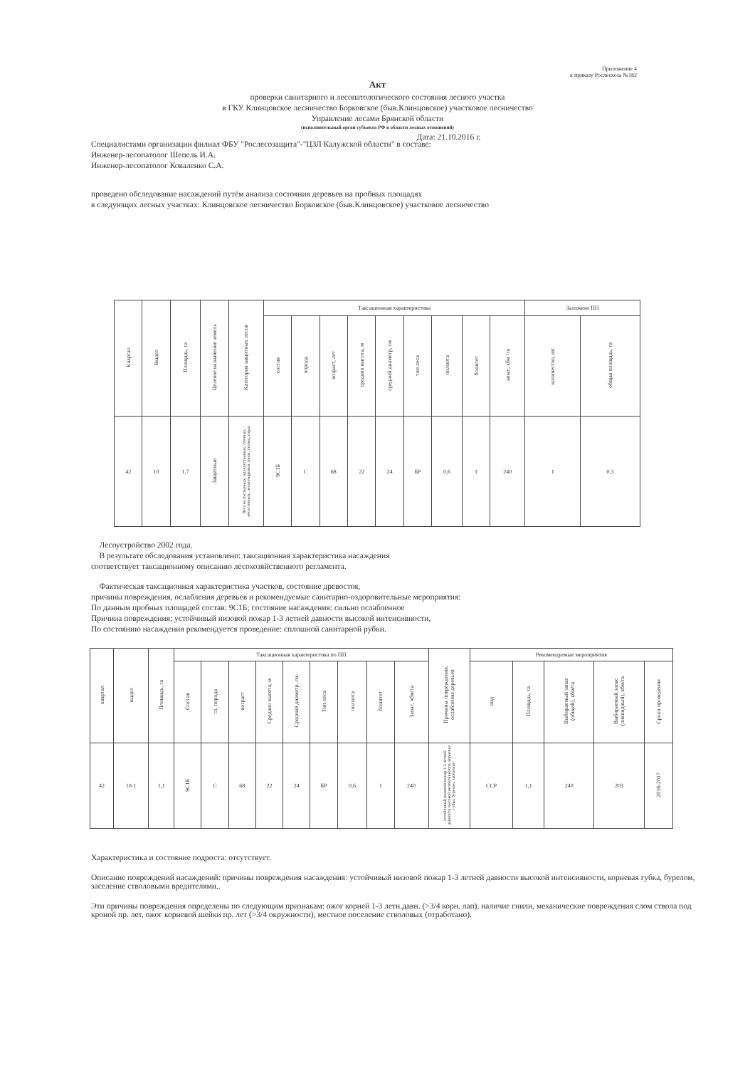Приложение 4
к приказу Рослесхоза №182
Акт
проверки санитарного и лесопатологического состояния лесного участка
в ГКУ Клинцовское лесничество Борковское (быв.Клинцовское) участковое лесничество
Управление лесами Брянской области
(исполнительный орган субъекта РФ в области лесных отношений)
Дата: 21.10.2016 г.
Специалистами организации филиал ФБУ "Рослесозащита"-"ЦЗЛ Калужской области" в составе:
Инженер-лесопатолог Шепель И.А.
Инженер-лесопатолог Коваленко С.А.
проведено обследование насаждений путём анализа состояния деревьев на пробных площадях
в следующих лесных участках: Клинцовское лесничество Борковское (быв.Клинцовское) участковое лесничество
| Квартал | Выдел | Площадь, га | Целевое назначение земель | Категория защитных лесов | Таксационная характеристика | | | | | | | | | Заложено ПП | |
| --- | --- | --- | --- | --- | --- | --- | --- | --- | --- | --- | --- | --- | --- | --- | --- |
| | | | | | состав | порода | возраст, лет | средняя высота, м | средний диаметр, см | тип леса | полнота | бонитет | запас, кбм /га | количество, шт. | общая площадь, га |
| 42 | 10 | 1,7 | Защитные | Леса на пустынных, полупустынных, степных, лесостепных, лесотундровых зонах, степях, горах | 9С1Б | С | 68 | 22 | 24 | БР | 0,6 | 1 | 240 | 1 | 0,3 |
Лесоустройство 2002 года.
В результате обследования установлено: таксационная характеристика насаждения
соответствует таксационному описанию лесохозяйственного регламента.
Фактическая таксационная характеристика участков, состояние древостоя,
причины повреждения, ослабления деревьев и рекомендуемые санитарно-оздоровительные мероприятия:
По данным пробных площадей состав: 9С1Б; состояние насаждения: сильно ослабленное
Причина повреждения: устойчивый низовой пожар 1-3 летней давности высокой интенсивности,
По состоянию насаждения рекомендуется проведение: сплошной санитарной рубки.
| квартал | выдел | Площадь, га | Таксационная характеристика по ПП | | | | | | | | | Причины повреждения, ослабления деревьев | Рекомендуемые мероприятия | | | | |
| --- | --- | --- | --- | --- | --- | --- | --- | --- | --- | --- | --- | --- | --- | --- | --- | --- | --- |
| | | | Состав | гл. порода | возраст | Средняя высота, м | Средний диаметр, см | Тип леса | полнота | бонитет | Запас, кбм/га | | вид | Площадь, га | Выбираемый запас (общий), кбм/га | Выбираемый запас (ликвидный), кбм/га | Сроки проведения |
| 42 | 10-1 | 1,1 | 9С1Б | С | 68 | 22 | 24 | БР | 0,6 | 1 | 240 | устойчивый низовой пожар 1-3 летней давности высокой интенсивности, корневая губка, бурелом, заселение | ССР | 1,1 | 240 | 203 | 2016-2017 |
Характеристика и состояние подроста: отсутствует.
Описание повреждений насаждений: причины повреждения насаждения: устойчивый низовой пожар 1-3 летней давности высокой интенсивности, корневая губка, бурелом, заселение стволовыми вредителями..
Эти причины повреждения определены по следующим признакам: ожог корней 1-3 летн.давн. (>3/4 корн. лап), наличие гнили, механические повреждения слом ствола под кроной пр. лет, ожог корневой шейки пр. лет (>3/4 окружности), местное поселение стволовых (отработано).